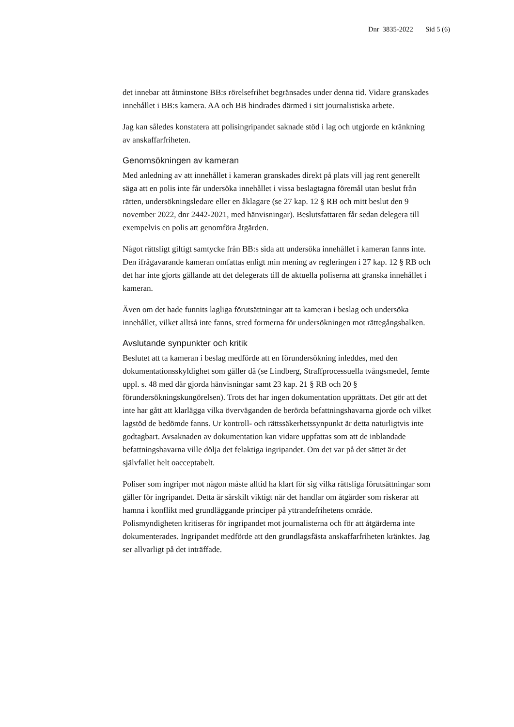Dnr 3835-2022 Sid 5 (6)
det innebar att åtminstone BB:s rörelsefrihet begränsades under denna tid. Vidare granskades innehållet i BB:s kamera. AA och BB hindrades därmed i sitt journalistiska arbete.
Jag kan således konstatera att polisingripandet saknade stöd i lag och utgjorde en kränkning av anskaffarfriheten.
Genomsökningen av kameran
Med anledning av att innehållet i kameran granskades direkt på plats vill jag rent generellt säga att en polis inte får undersöka innehållet i vissa beslagtagna föremål utan beslut från rätten, undersökningsledare eller en åklagare (se 27 kap. 12 § RB och mitt beslut den 9 november 2022, dnr 2442-2021, med hänvisningar). Beslutsfattaren får sedan delegera till exempelvis en polis att genomföra åtgärden.
Något rättsligt giltigt samtycke från BB:s sida att undersöka innehållet i kameran fanns inte. Den ifrågavarande kameran omfattas enligt min mening av regleringen i 27 kap. 12 § RB och det har inte gjorts gällande att det delegerats till de aktuella poliserna att granska innehållet i kameran.
Även om det hade funnits lagliga förutsättningar att ta kameran i beslag och undersöka innehållet, vilket alltså inte fanns, stred formerna för undersökningen mot rättegångsbalken.
Avslutande synpunkter och kritik
Beslutet att ta kameran i beslag medförde att en förundersökning inleddes, med den dokumentationsskyldighet som gäller då (se Lindberg, Straffprocessuella tvångsmedel, femte uppl. s. 48 med där gjorda hänvisningar samt 23 kap. 21 § RB och 20 § förundersökningskungörelsen). Trots det har ingen dokumentation upprättats. Det gör att det inte har gått att klarlägga vilka överväganden de berörda befattningshavarna gjorde och vilket lagstöd de bedömde fanns. Ur kontroll- och rättssäkerhetssynpunkt är detta naturligtvis inte godtagbart. Avsaknaden av dokumentation kan vidare uppfattas som att de inblandade befattningshavarna ville dölja det felaktiga ingripandet. Om det var på det sättet är det självfallet helt oacceptabelt.
Poliser som ingriper mot någon måste alltid ha klart för sig vilka rättsliga förutsättningar som gäller för ingripandet. Detta är särskilt viktigt när det handlar om åtgärder som riskerar att hamna i konflikt med grundläggande principer på yttrandefrihetens område. Polismyndigheten kritiseras för ingripandet mot journalisterna och för att åtgärderna inte dokumenterades. Ingripandet medförde att den grundlagsfästa anskaffarfriheten kränktes. Jag ser allvarligt på det inträffade.